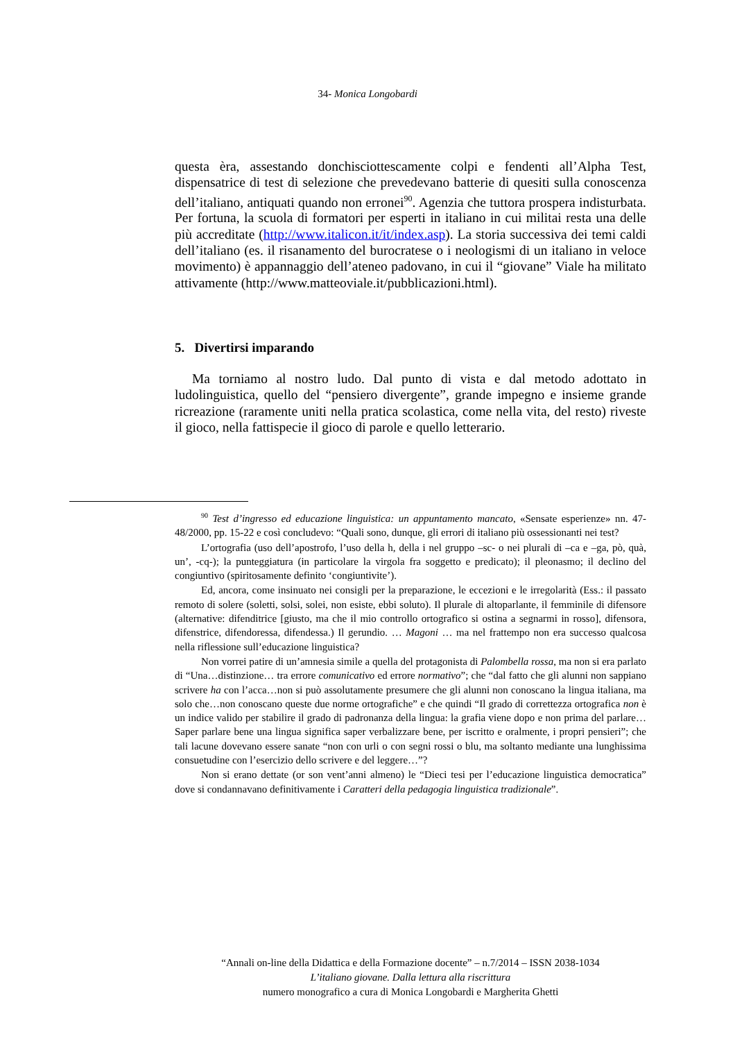34- Monica Longobardi
questa èra, assestando donchisciottescamente colpi e fendenti all’Alpha Test, dispensatrice di test di selezione che prevedevano batterie di quesiti sulla conoscenza dell’italiano, antiquati quando non erronei<sup>90</sup>. Agenzia che tuttora prospera indisturbata. Per fortuna, la scuola di formatori per esperti in italiano in cui militai resta una delle più accreditate (http://www.italicon.it/it/index.asp). La storia successiva dei temi caldi dell’italiano (es. il risanamento del burocratese o i neologismi di un italiano in veloce movimento) è appannaggio dell’ateneo padovano, in cui il “giovane” Viale ha militato attivamente (http://www.matteoviale.it/pubblicazioni.html).
5. Divertirsi imparando
Ma torniamo al nostro ludo. Dal punto di vista e dal metodo adottato in ludolinguistica, quello del “pensiero divergente”, grande impegno e insieme grande ricreazione (raramente uniti nella pratica scolastica, come nella vita, del resto) riveste il gioco, nella fattispecie il gioco di parole e quello letterario.
<sup>90</sup> Test d’ingresso ed educazione linguistica: un appuntamento mancato, «Sensate esperienze» nn. 47-48/2000, pp. 15-22 e così concludevo: “Quali sono, dunque, gli errori di italiano più ossessionanti nei test?
L’ortografia (uso dell’apostrofo, l’uso della h, della i nel gruppo –sc- o nei plurali di –ca e –ga, pò, quà, un’, -cq-); la punteggiatura (in particolare la virgola fra soggetto e predicato); il pleonasmo; il declino del congiuntivo (spiritosamente definito ‘congiuntivite’).
Ed, ancora, come insinuato nei consigli per la preparazione, le eccezioni e le irregolarità (Ess.: il passato remoto di solere (soletti, solsi, solei, non esiste, ebbi soluto). Il plurale di altoparlante, il femminile di difensore (alternative: difenditrice [giusto, ma che il mio controllo ortografico si ostina a segnarmi in rosso], difensora, difenstrice, difendoressa, difendessa.) Il gerundio. … Magoni … ma nel frattempo non era successo qualcosa nella riflessione sull’educazione linguistica?
Non vorrei patire di un’amnesia simile a quella del protagonista di Palombella rossa, ma non si era parlato di “Una…distinzione… tra errore comunicativo ed errore normativo”; che “dal fatto che gli alunni non sappiano scrivere ha con l’acca…non si può assolutamente presumere che gli alunni non conoscano la lingua italiana, ma solo che…non conoscano queste due norme ortografiche” e che quindi “Il grado di correttezza ortografica non è un indice valido per stabilire il grado di padronanza della lingua: la grafia viene dopo e non prima del parlare… Saper parlare bene una lingua significa saper verbalizzare bene, per iscritto e oralmente, i propri pensieri”; che tali lacune dovevano essere sanate “non con urli o con segni rossi o blu, ma soltanto mediante una lunghissima consuetudine con l’esercizio dello scrivere e del leggere…”?
Non si erano dettate (or son vent’anni almeno) le “Dieci tesi per l’educazione linguistica democratica” dove si condannavano definitivamente i Caratteri della pedagogia linguistica tradizionale”.
“Annali on-line della Didattica e della Formazione docente” – n.7/2014 – ISSN 2038-1034
L’italiano giovane. Dalla lettura alla riscrittura
numero monografico a cura di Monica Longobardi e Margherita Ghetti